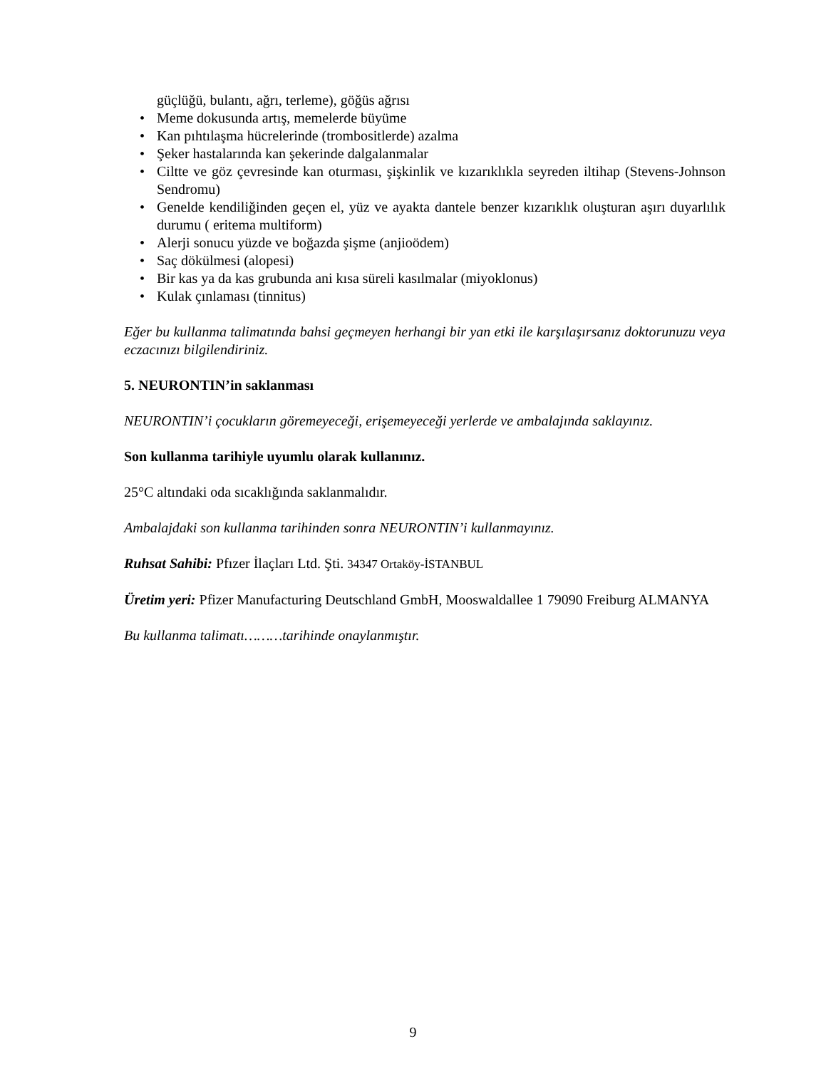güçlüğü, bulantı, ağrı, terleme), göğüs ağrısı
• Meme dokusunda artış, memelerde büyüme
• Kan pıhtılaşma hücrelerinde (trombositlerde) azalma
• Şeker hastalarında kan şekerinde dalgalanmalar
• Ciltte ve göz çevresinde kan oturması, şişkinlik ve kızarıklıkla seyreden iltihap (Stevens-Johnson Sendromu)
• Genelde kendiliğinden geçen el, yüz ve ayakta dantele benzer kızarıklık oluşturan aşırı duyarlılık durumu ( eritema multiform)
• Alerji sonucu yüzde ve boğazda şişme (anjioödem)
• Saç dökülmesi (alopesi)
• Bir kas ya da kas grubunda ani kısa süreli kasılmalar (miyoklonus)
• Kulak çınlaması (tinnitus)
Eğer bu kullanma talimatında bahsi geçmeyen herhangi bir yan etki ile karşılaşırsanız doktorunuzu veya eczacınızı bilgilendiriniz.
5. NEURONTIN’in saklanması
NEURONTIN’i çocukların göremeyeceği, erişemeyeceği yerlerde ve ambalajında saklayınız.
Son kullanma tarihiyle uyumlu olarak kullanınız.
25°C altındaki oda sıcaklığında saklanmalıdır.
Ambalajdaki son kullanma tarihinden sonra NEURONTIN’i kullanmayınız.
Ruhsat Sahibi: Pfızer İlaçları Ltd. Şti. 34347 Ortaköy-İSTANBUL
Üretim yeri: Pfizer Manufacturing Deutschland GmbH, Mooswaldallee 1 79090 Freiburg ALMANYA
Bu kullanma talimatı………tarihinde onaylanmıştır.
9